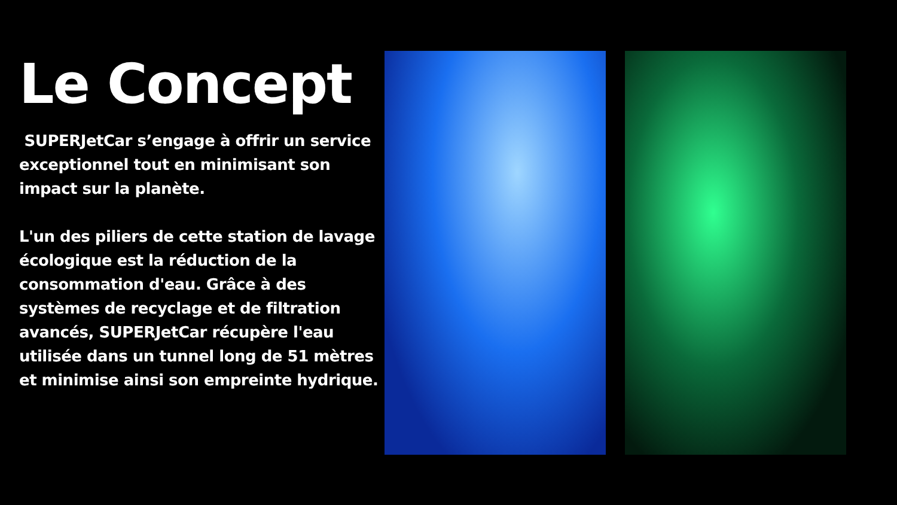Le Concept
SUPERJetCar s’engage à offrir un service exceptionnel tout en minimisant son impact sur la planète.
L'un des piliers de cette station de lavage écologique est la réduction de la consommation d'eau. Grâce à des systèmes de recyclage et de filtration avancés, SUPERJetCar récupère l'eau utilisée dans un tunnel long de 51 mètres et minimise ainsi son empreinte hydrique.